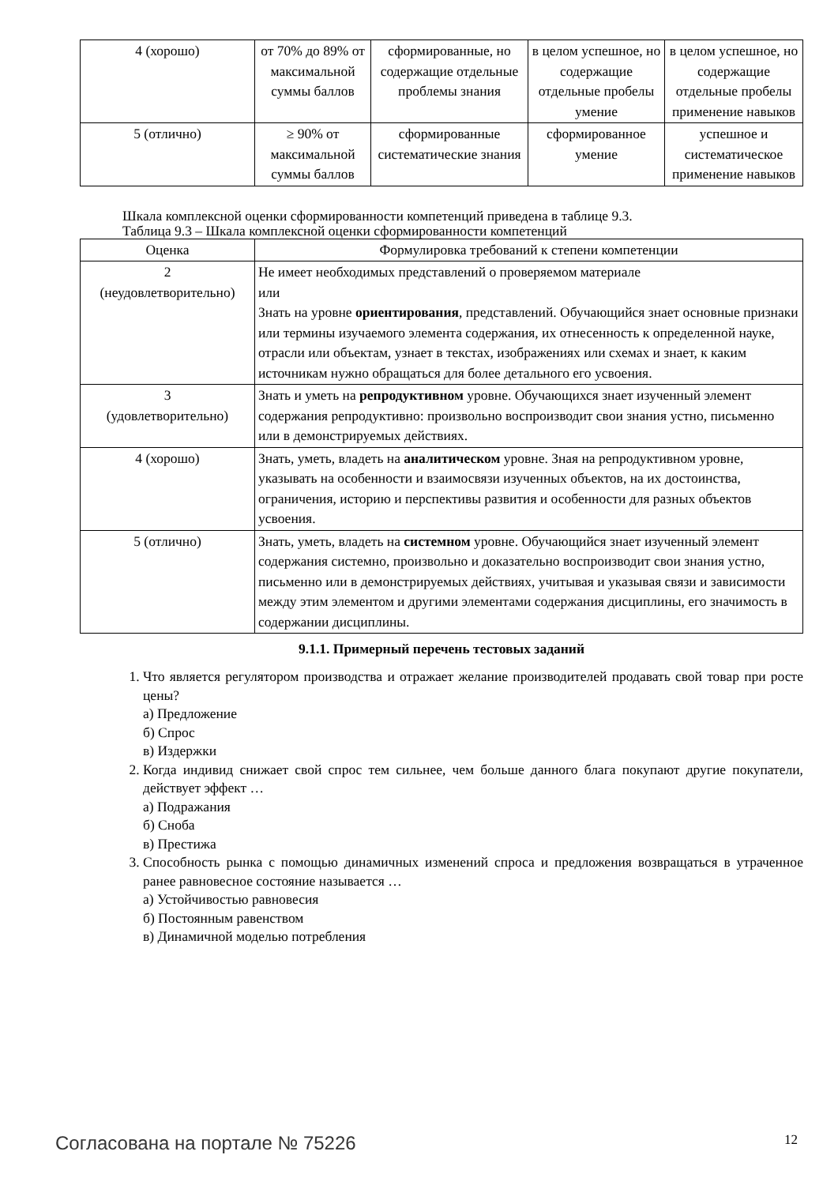| 4 (хорошо) | от 70% до 89% от максимальной суммы баллов | сформированные, но содержащие отдельные проблемы знания | в целом успешное, но содержащие отдельные пробелы умение | в целом успешное, но содержащие отдельные пробелы применение навыков |
| 5 (отлично) | ≥ 90% от максимальной суммы баллов | сформированные систематические знания | сформированное умение | успешное и систематическое применение навыков |
Шкала комплексной оценки сформированности компетенций приведена в таблице 9.3.
Таблица 9.3 – Шкала комплексной оценки сформированности компетенций
| Оценка | Формулировка требований к степени компетенции |
| --- | --- |
| 2 (неудовлетворительно) | Не имеет необходимых представлений о проверяемом материале или Знать на уровне ориентирования , представлений. Обучающийся знает основные признаки или термины изучаемого элемента содержания, их отнесенность к определенной науке, отрасли или объектам, узнает в текстах, изображениях или схемах и знает, к каким источникам нужно обращаться для более детального его усвоения. |
| 3 (удовлетворительно) | Знать и уметь на репродуктивном уровне. Обучающихся знает изученный элемент содержания репродуктивно: произвольно воспроизводит свои знания устно, письменно или в демонстрируемых действиях. |
| 4 (хорошо) | Знать, уметь, владеть на аналитическом уровне. Зная на репродуктивном уровне, указывать на особенности и взаимосвязи изученных объектов, на их достоинства, ограничения, историю и перспективы развития и особенности для разных объектов усвоения. |
| 5 (отлично) | Знать, уметь, владеть на системном уровне. Обучающийся знает изученный элемент содержания системно, произвольно и доказательно воспроизводит свои знания устно, письменно или в демонстрируемых действиях, учитывая и указывая связи и зависимости между этим элементом и другими элементами содержания дисциплины, его значимость в содержании дисциплины. |
9.1.1. Примерный перечень тестовых заданий
1. Что является регулятором производства и отражает желание производителей продавать свой товар при росте цены?
а) Предложение
б) Спрос
в) Издержки
2. Когда индивид снижает свой спрос тем сильнее, чем больше данного блага покупают другие покупатели, действует эффект …
а) Подражания
б) Сноба
в) Престижа
3. Способность рынка с помощью динамичных изменений спроса и предложения возвращаться в утраченное ранее равновесное состояние называется …
а) Устойчивостью равновесия
б) Постоянным равенством
в) Динамичной моделью потребления
Согласована на портале № 75226 12